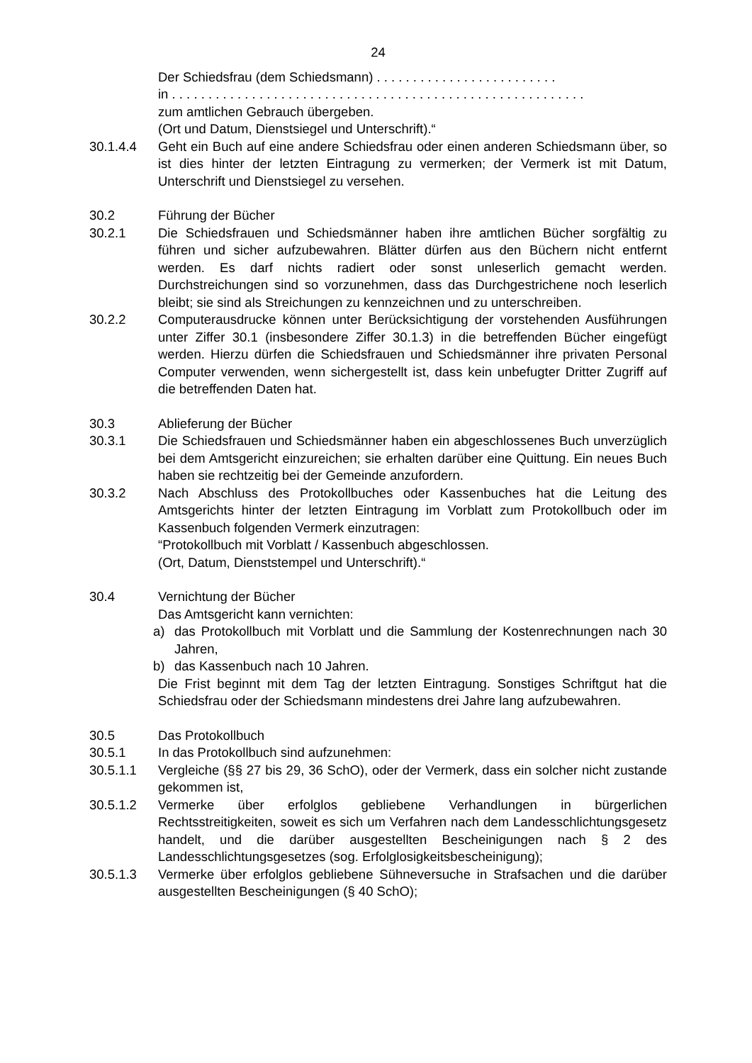24
Der Schiedsfrau (dem Schiedsmann) . . . . . . . . . . . . . . . . . . . . . . . . .
in . . . . . . . . . . . . . . . . . . . . . . . . . . . . . . . . . . . . . . . . . . . . . . . . . . . . . . . . .
zum amtlichen Gebrauch übergeben.
(Ort und Datum, Dienstsiegel und Unterschrift).“
30.1.4.4 Geht ein Buch auf eine andere Schiedsfrau oder einen anderen Schiedsmann über, so ist dies hinter der letzten Eintragung zu vermerken; der Vermerk ist mit Datum, Unterschrift und Dienstsiegel zu versehen.
30.2 Führung der Bücher
30.2.1 Die Schiedsfrauen und Schiedsmänner haben ihre amtlichen Bücher sorgfältig zu führen und sicher aufzubewahren. Blätter dürfen aus den Büchern nicht entfernt werden. Es darf nichts radiert oder sonst unleserlich gemacht werden. Durchstreichungen sind so vorzunehmen, dass das Durchgestrichene noch leserlich bleibt; sie sind als Streichungen zu kennzeichnen und zu unterschreiben.
30.2.2 Computerausdrucke können unter Berücksichtigung der vorstehenden Ausführungen unter Ziffer 30.1 (insbesondere Ziffer 30.1.3) in die betreffenden Bücher eingefügt werden. Hierzu dürfen die Schiedsfrauen und Schiedsmänner ihre privaten Personal Computer verwenden, wenn sichergestellt ist, dass kein unbefugter Dritter Zugriff auf die betreffenden Daten hat.
30.3 Ablieferung der Bücher
30.3.1 Die Schiedsfrauen und Schiedsmänner haben ein abgeschlossenes Buch unverzüglich bei dem Amtsgericht einzureichen; sie erhalten darüber eine Quittung. Ein neues Buch haben sie rechtzeitig bei der Gemeinde anzufordern.
30.3.2 Nach Abschluss des Protokollbuches oder Kassenbuches hat die Leitung des Amtsgerichts hinter der letzten Eintragung im Vorblatt zum Protokollbuch oder im Kassenbuch folgenden Vermerk einzutragen:
“Protokollbuch mit Vorblatt / Kassenbuch abgeschlossen.
(Ort, Datum, Dienststempel und Unterschrift).“
30.4 Vernichtung der Bücher
Das Amtsgericht kann vernichten:
a) das Protokollbuch mit Vorblatt und die Sammlung der Kostenrechnungen nach 30 Jahren,
b) das Kassenbuch nach 10 Jahren.
Die Frist beginnt mit dem Tag der letzten Eintragung. Sonstiges Schriftgut hat die Schiedsfrau oder der Schiedsmann mindestens drei Jahre lang aufzubewahren.
30.5 Das Protokollbuch
30.5.1 In das Protokollbuch sind aufzunehmen:
30.5.1.1 Vergleiche (§§ 27 bis 29, 36 SchO), oder der Vermerk, dass ein solcher nicht zustande gekommen ist,
30.5.1.2 Vermerke über erfolglos gebliebene Verhandlungen in bürgerlichen Rechtsstreitigkeiten, soweit es sich um Verfahren nach dem Landesschlichtungsgesetz handelt, und die darüber ausgestellten Bescheinigungen nach § 2 des Landesschlichtungsgesetzes (sog. Erfolglosigkeitsbescheinigung);
30.5.1.3 Vermerke über erfolglos gebliebene Sühneversuche in Strafsachen und die darüber ausgestellten Bescheinigungen (§ 40 SchO);